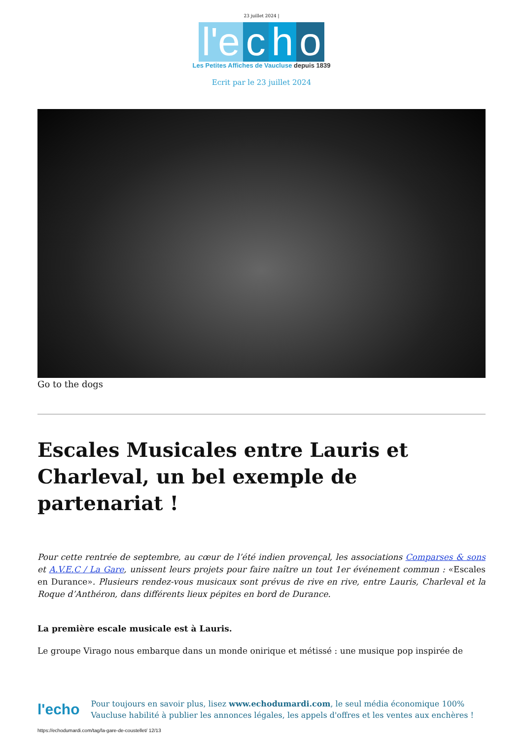23 juillet 2024 |
l'e c h o
Les Petites Affiches de Vaucluse depuis 1839
Ecrit par le 23 juillet 2024
Go to the dogs
Escales Musicales entre Lauris et Charleval, un bel exemple de partenariat !
Pour cette rentrée de septembre, au cœur de l’été indien provençal, les associations Comparses & sons et A.V.E.C / La Gare, unissent leurs projets pour faire naître un tout 1er événement commun : «Escales en Durance». Plusieurs rendez-vous musicaux sont prévus de rive en rive, entre Lauris, Charleval et la Roque d’Anthéron, dans différents lieux pépites en bord de Durance.
La première escale musicale est à Lauris.
Le groupe Virago nous embarque dans un monde onirique et métissé : une musique pop inspirée de
l'echo
Pour toujours en savoir plus, lisez www.echodumardi.com, le seul média économique 100% Vaucluse habilité à publier les annonces légales, les appels d'offres et les ventes aux enchères !
https://echodumardi.com/tag/la-gare-de-coustellet/ 12/13